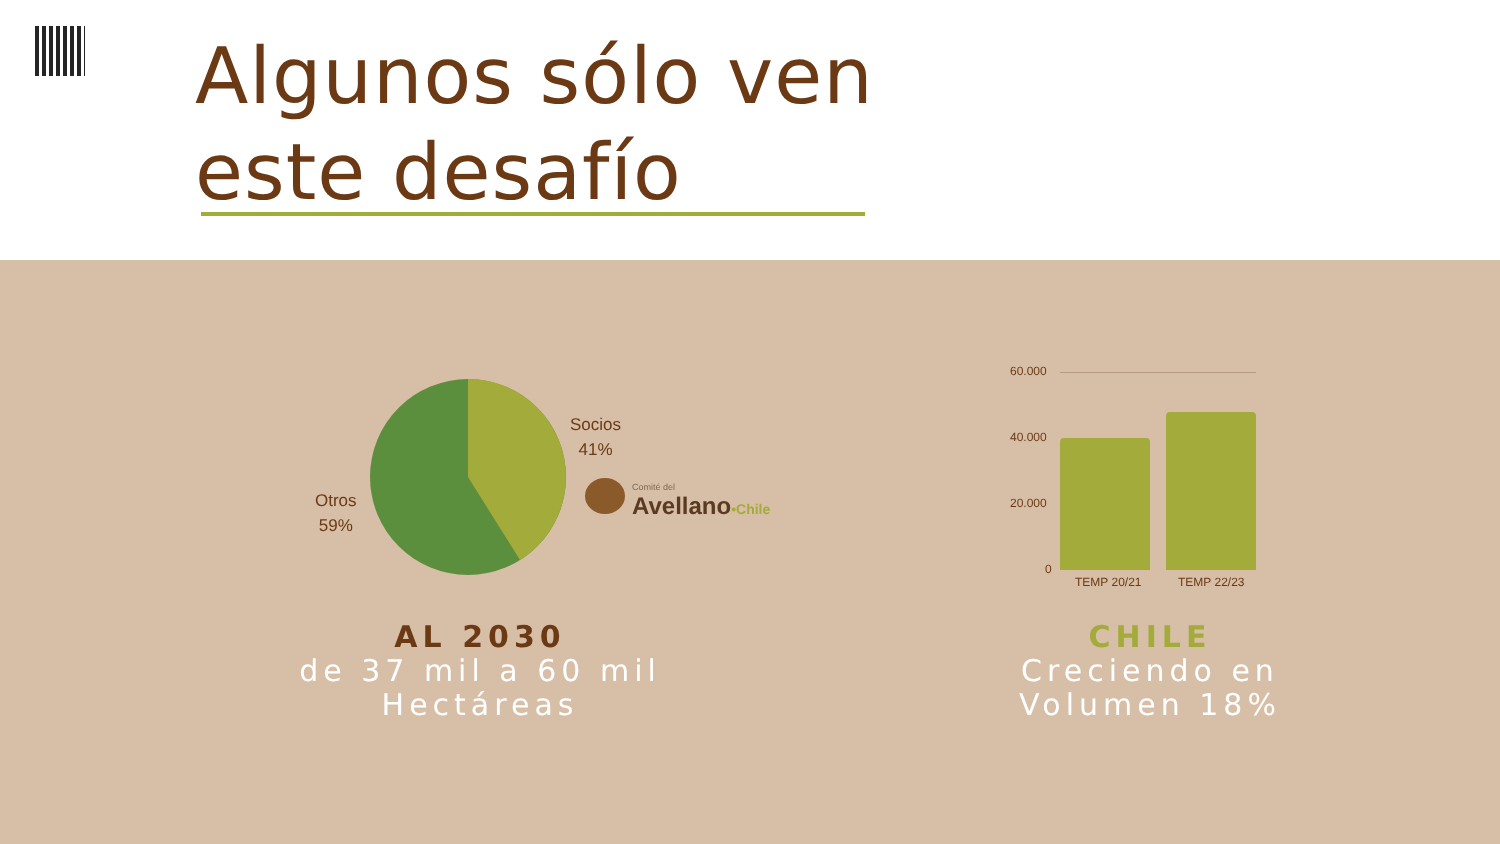Algunos sólo ven
este desafío
Socios
41%
Otros
59%
Comité del
Avellano•Chile
AL 2030
de 37 mil a 60 mil Hectáreas
60.000
40.000
20.000
0
TEMP 20/21 TEMP 22/23
CHILE
Creciendo en Volumen 18%